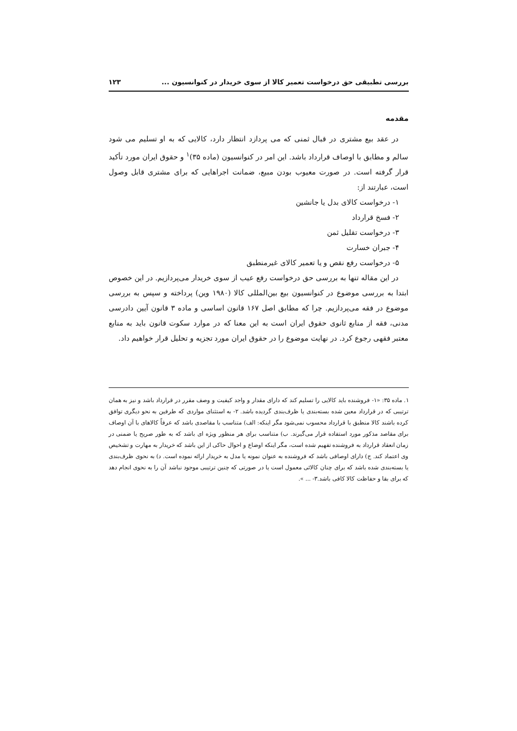بررسی تطبیقی حق درخواست تعمیر کالا از سوی خریدار در کنوانسیون ... ۱۲۳
مقدمه
در عقد بیع مشتری در قبال ثمنی که می پردازد انتظار دارد، کالایی که به او تسلیم می شود سالم و مطابق با اوصاف قرارداد باشد. این امر در کنوانسیون (ماده ۳۵)<sup>۱</sup> و حقوق ایران مورد تأکید قرار گرفته است. در صورت معیوب بودن مبیع، ضمانت اجراهایی که برای مشتری قابل وصول است، عبارتند از:
۱- درخواست کالای بدل یا جانشین
۲- فسخ قرارداد
۳- درخواست تقلیل ثمن
۴- جبران خسارت
۵- درخواست رفع نقص و یا تعمیر کالای غیرمنطبق
در این مقاله تنها به بررسی حق درخواست رفع عیب از سوی خریدار می‌پردازیم. در این خصوص ابتدا به بررسی موضوع در کنوانسیون بیع بین‌المللی کالا (۱۹۸۰ وین) پرداخته و سپس به بررسی موضوع در فقه می‌پردازیم. چرا که مطابق اصل ۱۶۷ قانون اساسی و ماده ۳ قانون آیین دادرسی مدنی، فقه از منابع ثانوی حقوق ایران است به این معنا که در موارد سکوت قانون باید به منابع معتبر فقهی رجوع کرد. در نهایت موضوع را در حقوق ایران مورد تجزیه و تحلیل قرار خواهیم داد.
۱. ماده ۳۵: «۱- فروشنده باید کالایی را تسلیم کند که دارای مقدار و واجد کیفیت و وصف مقرر در قرارداد باشد و نیز به همان ترتیبی که در قرارداد معین شده بسته‌بندی یا ظرف‌بندی گردیده باشد. ۲- به استثنای مواردی که طرفین به نحو دیگری توافق کرده باشند کالا منطبق با قرارداد محسوب نمی‌شود مگر اینکه: الف) متناسب با مقاصدی باشد که عرفاً کالاهای با آن اوصاف برای مقاصد مذکور مورد استفاده قرار می‌گیرند. ب) متناسب برای هر منظور ویژه ای باشد که به طور صریح یا ضمنی در زمان انعقاد قرارداد به فروشنده تفهیم شده است، مگر اینکه اوضاع و احوال حاکی از این باشد که خریدار به مهارت و تشخیص وی اعتماد کند. ج) دارای اوصافی باشد که فروشنده به عنوان نمونه یا مدل به خریدار ارائه نموده است. د) به نحوی ظرف‌بندی یا بسته‌بندی شده باشد که برای چنان کالائی معمول است یا در صورتی که چنین ترتیبی موجود نباشد آن را به نحوی انجام دهد که برای بقا و حفاظت کالا کافی باشد.۳- ... ».